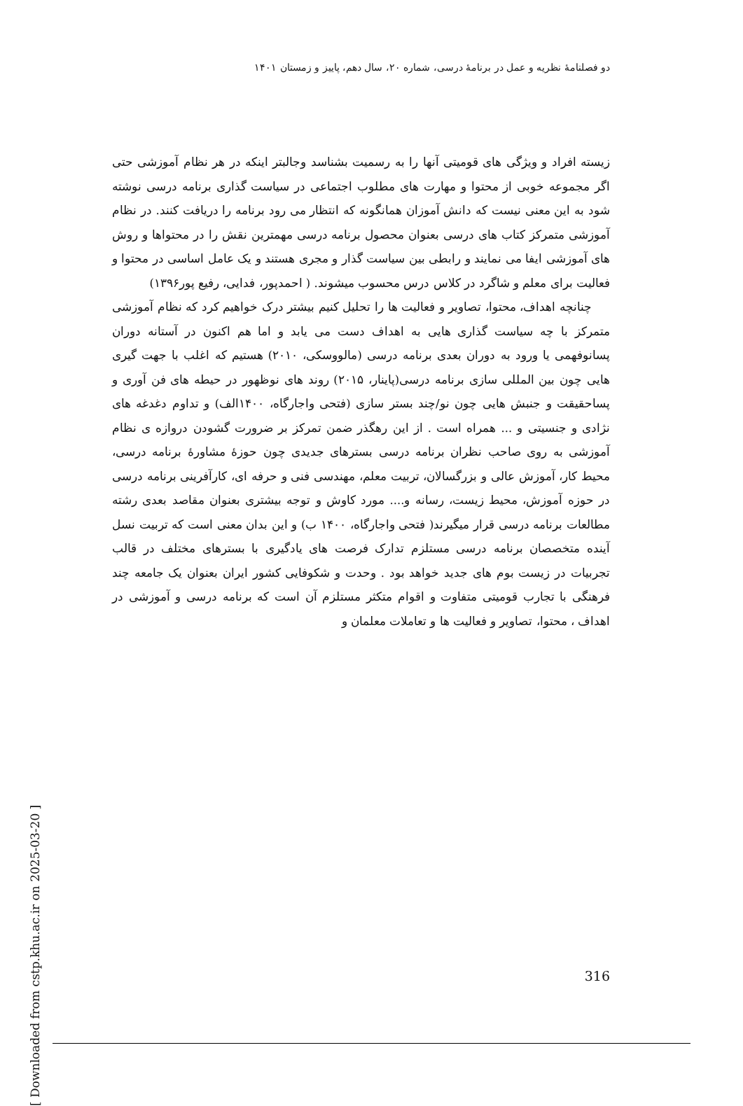دو فصلنامهٔ نظریه و عمل در برنامهٔ درسی، شماره ۲۰، سال دهم، پاییز و زمستان ۱۴۰۱
زیسته افراد و ویژگی های قومیتی آنها را به رسمیت بشناسد وجالبتر اینکه در هر نظام آموزشی حتی اگر مجموعه خوبی از محتوا و مهارت های مطلوب اجتماعی در سیاست گذاری برنامه درسی نوشته شود به این معنی نیست که دانش آموزان همانگونه که انتظار می رود برنامه را دریافت کنند. در نظام آموزشی متمرکز کتاب های درسی بعنوان محصول برنامه درسی مهمترین نقش را در محتواها و روش های آموزشی ایفا می نمایند و رابطی بین سیاست گذار و مجری هستند و یک عامل اساسی در محتوا و فعالیت برای معلم و شاگرد در کلاس درس محسوب میشوند. ( احمدپور، فدایی، رفیع پور۱۳۹۶)
چنانچه اهداف، محتوا، تصاویر و فعالیت ها را تحلیل کنیم بیشتر درک خواهیم کرد که نظام آموزشی متمرکز با چه سیاست گذاری هایی به اهداف دست می یابد و اما هم اکنون در آستانه دوران پسانوفهمی یا ورود به دوران بعدی برنامه درسی (مالووسکی، ۲۰۱۰) هستیم که اغلب با جهت گیری هایی چون بین المللی سازی برنامه درسی(پاینار، ۲۰۱۵) روند های نوظهور در حیطه های فن آوری و پساحقیقت و جنبش هایی چون نو/چند بستر سازی (فتحی واجارگاه، ۱۴۰۰الف) و تداوم دغدغه های نژادی و جنسیتی و ... همراه است . از این رهگذر ضمن تمرکز بر ضرورت گشودن دروازه ی نظام آموزشی به روی صاحب نظران برنامه درسی بسترهای جدیدی چون حوزهٔ مشاورهٔ برنامه درسی، محیط کار، آموزش عالی و بزرگسالان، تربیت معلم، مهندسی فنی و حرفه ای، کارآفرینی برنامه درسی در حوزه آموزش، محیط زیست، رسانه و.... مورد کاوش و توجه بیشتری بعنوان مقاصد بعدی رشته مطالعات برنامه درسی قرار میگیرند( فتحی واجارگاه، ۱۴۰۰ ب) و این بدان معنی است که تربیت نسل آینده متخصصان برنامه درسی مستلزم تدارک فرصت های یادگیری با بسترهای مختلف در قالب تجربیات در زیست بوم های جدید خواهد بود . وحدت و شکوفایی کشور ایران بعنوان یک جامعه چند فرهنگی با تجارب قومیتی متفاوت و اقوام متکثر مستلزم آن است که برنامه درسی و آموزشی در اهداف ، محتوا، تصاویر و فعالیت ها و تعاملات معلمان و
[ Downloaded from cstp.khu.ac.ir on 2025-03-20 ]
316